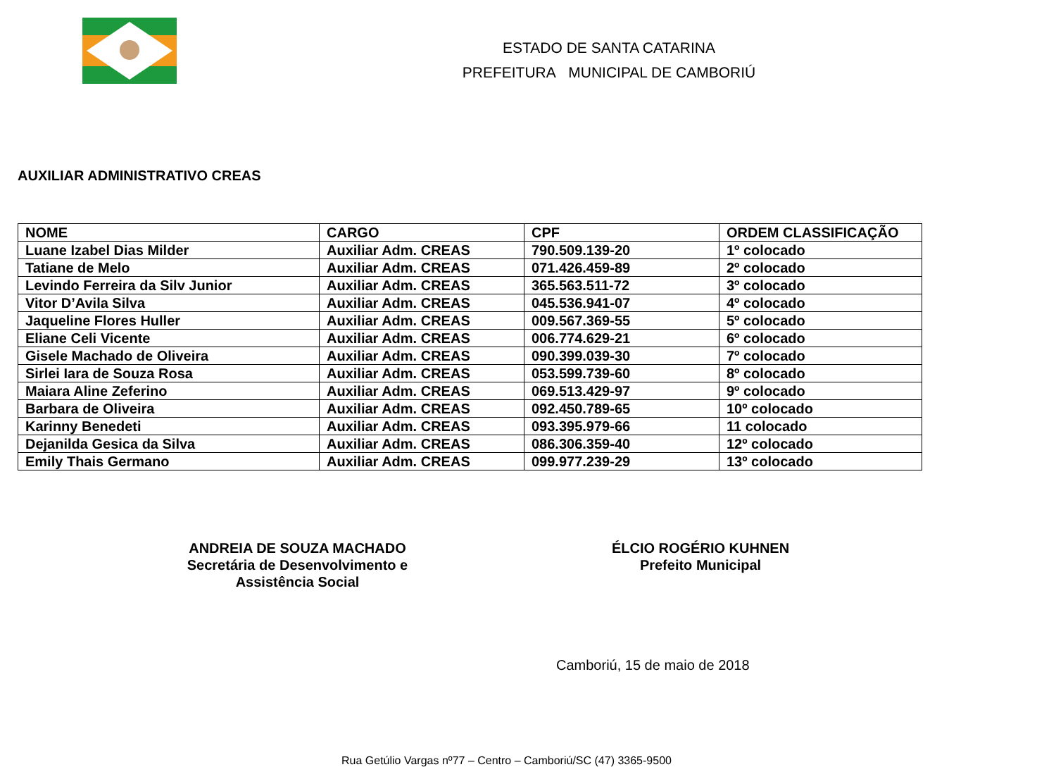ESTADO DE SANTA CATARINA
PREFEITURA MUNICIPAL DE CAMBORIÚ
AUXILIAR ADMINISTRATIVO CREAS
| NOME | CARGO | CPF | ORDEM CLASSIFICAÇÃO |
| --- | --- | --- | --- |
| Luane Izabel Dias Milder | Auxiliar Adm. CREAS | 790.509.139-20 | 1º colocado |
| Tatiane de Melo | Auxiliar Adm. CREAS | 071.426.459-89 | 2º colocado |
| Levindo Ferreira da Silv Junior | Auxiliar Adm. CREAS | 365.563.511-72 | 3º colocado |
| Vitor D’Avila Silva | Auxiliar Adm. CREAS | 045.536.941-07 | 4º colocado |
| Jaqueline Flores Huller | Auxiliar Adm. CREAS | 009.567.369-55 | 5º colocado |
| Eliane Celi Vicente | Auxiliar Adm. CREAS | 006.774.629-21 | 6º colocado |
| Gisele Machado de Oliveira | Auxiliar Adm. CREAS | 090.399.039-30 | 7º colocado |
| Sirlei Iara de Souza Rosa | Auxiliar Adm. CREAS | 053.599.739-60 | 8º colocado |
| Maiara Aline Zeferino | Auxiliar Adm. CREAS | 069.513.429-97 | 9º colocado |
| Barbara de Oliveira | Auxiliar Adm. CREAS | 092.450.789-65 | 10º colocado |
| Karinny Benedeti | Auxiliar Adm. CREAS | 093.395.979-66 | 11 colocado |
| Dejanilda Gesica da Silva | Auxiliar Adm. CREAS | 086.306.359-40 | 12º colocado |
| Emily Thais Germano | Auxiliar Adm. CREAS | 099.977.239-29 | 13º colocado |
ANDREIA DE SOUZA MACHADO
Secretária de Desenvolvimento e
Assistência Social
ÉLCIO ROGÉRIO KUHNEN
Prefeito Municipal
Camboriú, 15 de maio de 2018
Rua Getúlio Vargas nº77 – Centro – Camboriú/SC (47) 3365-9500